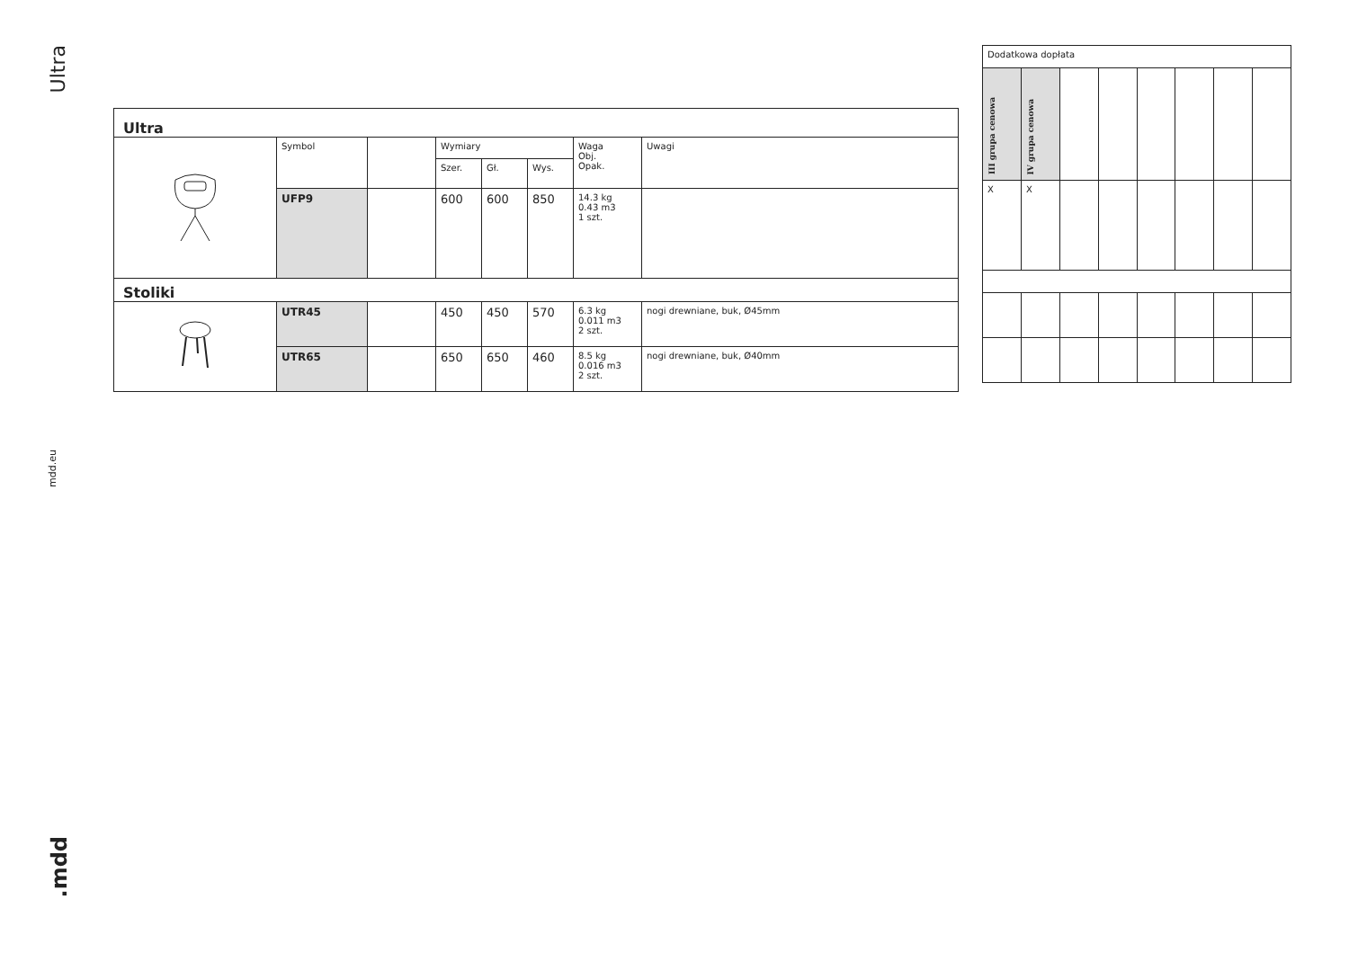Ultra
mdd.eu
.mdd
| Ultra | | | | | | | |
| | Symbol | | Wymiary | | | Waga Obj. Opak. | Uwagi |
| | | | Szer. | Gł. | Wys. | | |
| | UFP9 | | 600 | 600 | 850 | 14.3 kg 0.43 m3 1 szt. | |
| Stoliki | | | | | | | |
| | UTR45 | | 450 | 450 | 570 | 6.3 kg 0.011 m3 2 szt. | nogi drewniane, buk, Ø45mm |
| | UTR65 | | 650 | 650 | 460 | 8.5 kg 0.016 m3 2 szt. | nogi drewniane, buk, Ø40mm |
| Dodatkowa dopłata | | | | | | | |
| III grupa cenowa | IV grupa cenowa | | | | | | |
| X | X | | | | | | |